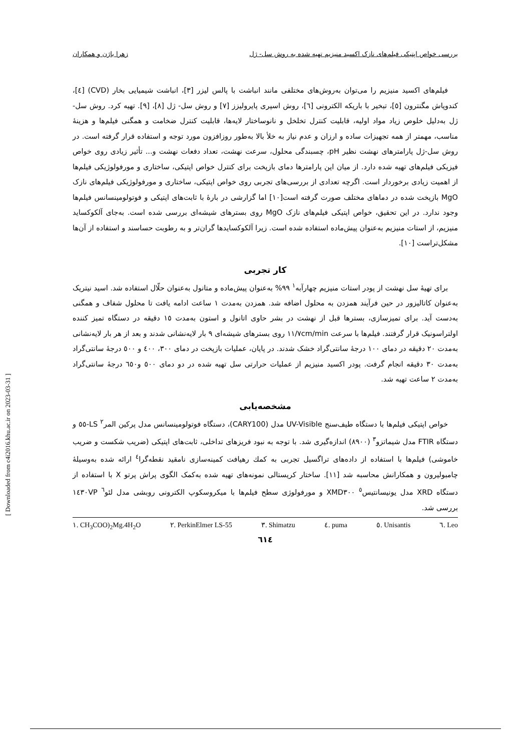[ Downloaded from c4i2016.khu.ac.ir on 2023-03-31 ]
بررسی خواص اپتیکی فیلم‌های نازک اکسید منیزیم تهیه شده به روش سل- ژل زهرا باژن و همکاران
فیلم‌های اکسید منیزیم را می‌توان به‌روش‌های مختلفی مانند انباشت با پالس لیزر [٣]، انباشت شیمیایی بخار (CVD) [٤]، کندوپاش مگنترون [٥]، تبخیر با باریکه الکترونی [٦]، روش اسپری پایرولیزز [٧] و روش سل- ژل [٨]، [٩]. تهیه کرد. روش سل- ژل به‌دلیل خلوص زیاد مواد اولیه، قابلیت کنترل تخلخل و نانوساختار لایه‌ها، قابلیت کنترل ضخامت و همگنی فیلم‌ها و هزینهٔ مناسب، مهمتر از همه تجهیزات ساده و ارزان و عدم نیاز به خلأ بالا به‌طور روزافزون مورد توجه و استفاده قرار گرفته است. در روش سل-ژل پارامترهای نهشت نظیر pH، چسبندگی محلول، سرعت نهشت، تعداد دفعات نهشت و... تأثیر زیادی روی خواص فیزیکی فیلم‌های تهیه شده دارد. از میان این پارامترها دمای بازپخت برای کنترل خواص اپتیکی، ساختاری و مورفولوژیکی فیلم‌ها از اهمیت زیادی برخوردار است. اگرچه تعدادی از بررسی‌های تجربی روی خواص اپتیکی، ساختاری و مورفولوژیکی فیلم‌های نازک MgO بازپخت شده در دماهای مختلف صورت گرفته است[١٠] اما گزارشی در بارهٔ با ثابت‌های اپتیکی و فوتولومینسانس فیلم‌ها وجود ندارد. در این تحقیق، خواص اپتیکی فیلم‌های نازک MgO روی بسترهای شیشه‌ای بررسی شده است. به‌جای آلکوکساید منیزیم، از استات منیزیم به‌عنوان پیش‌ماده استفاده شده است. زیرا آلکوکسایدها گران‌تر و به رطوبت حساسند و استفاده از آن‌ها مشکل‌تراست [١٠].
کار تجربی
برای تهیهٔ سل نهشت از پودر استات منیزیم چهارآبه<sup>١</sup> ٩٩% به‌عنوان پیش‌ماده و متانول به‌عنوان حلّال استفاده شد. اسید نیتریک به‌عنوان کاتالیزور در حین فرآیند همزدن به محلول اضافه شد. همزدن به‌مدت ١ ساعت ادامه یافت تا محلول شفاف و همگنی به‌دست آید. برای تمیزسازی، بسترها قبل از نهشت در بشر حاوی اتانول و استون به‌مدت ١٥ دقیقه در دستگاه تمیز کننده اولتراسونیک قرار گرفتند. فیلم‌ها با سرعت ١١/٧cm/min روی بسترهای شیشه‌ای ٩ بار لایه‌نشانی شدند و بعد از هر بار لایه‌نشانی به‌مدت ٢٠ دقیقه در دمای ١٠٠ درجهٔ سانتی‌گراد خشک شدند. در پایان، عملیات بازپخت در دمای ٣٠٠، ٤٠٠ و ٥٠٠ درجهٔ سانتی‌گراد به‌مدت ٣٠ دقیقه انجام گرفت. پودر اکسید منیزیم از عملیات حرارتی سل تهیه شده در دو دمای ٥٠٠ و٦٥٠ درجهٔ سانتی‌گراد به‌مدت ٢ ساعت تهیه شد.
مشخصه‌یابی
خواص اپتیکی فیلم‌ها با دستگاه طیف‌سنج UV-Visible مدل (CARY100)، دستگاه فوتولومینسانس مدل پرکین المر<sup>٢</sup> LS-٥٥ و دستگاه FTIR مدل شیماتزو<sup>٣</sup> (٨٩٠٠) اندازه‌گیری شد. با توجه به نبود فریزهای تداخلی، ثابت‌های اپتیکی (ضریب شکست و ضریب خاموشی) فیلم‌ها با استفاده از داده‌های تراگسیل تجربی به کمك رهیافت کمینه‌سازی نامقید نقطه‌گرا<sup>٤</sup> ارائه شده به‌وسیلهٔ چامبولیرون و همکارانش محاسبه شد [١١]. ساختار کریستالی نمونه‌های تهیه شده به‌کمک الگوی پراش پرتو X با استفاده از دستگاه XRD مدل یونیسانتیس<sup>٥</sup> XMD٣٠٠ و مورفولوژی سطح فیلم‌ها با میکروسکوپ الکترونی روبشی مدل لئو<sup>٦</sup> ١٤٣٠VP بررسی شد.
١. CH<sub>3</sub>COO)<sub>2</sub>Mg.4H<sub>2</sub>O ٢. PerkinElmer LS-55 ٣. Shimatzu ٤. puma ٥. Unisantis ٦. Leo
٦١٤